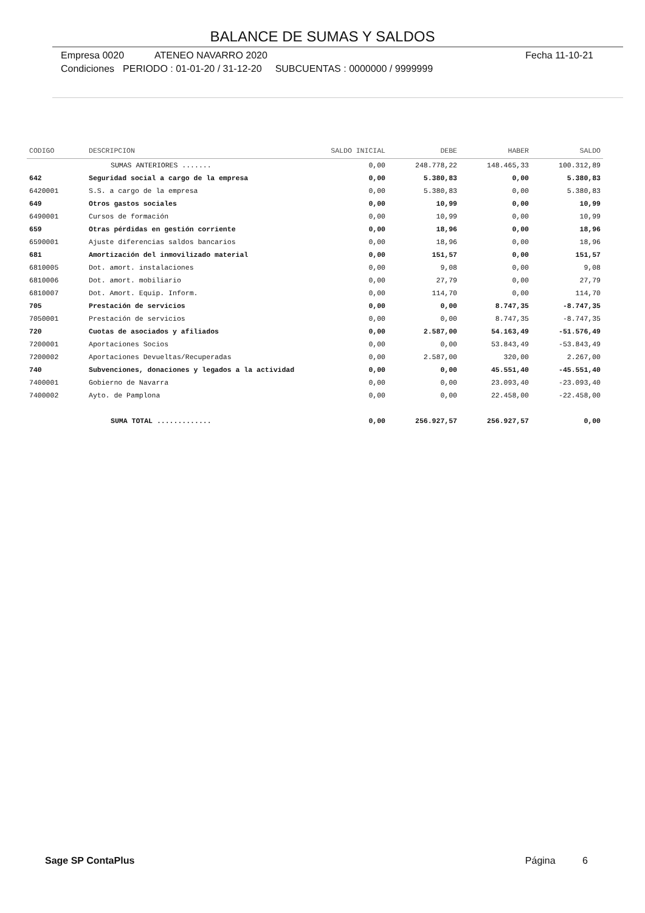BALANCE DE SUMAS Y SALDOS
Empresa 0020 ATENEO NAVARRO 2020 Fecha 11-10-21
Condiciones PERIODO : 01-01-20 / 31-12-20 SUBCUENTAS : 0000000 / 9999999
| CODIGO | DESCRIPCION | SALDO INICIAL | DEBE | HABER | SALDO |
| --- | --- | --- | --- | --- | --- |
| | SUMAS ANTERIORES ....... | 0,00 | 248.778,22 | 148.465,33 | 100.312,89 |
| 642 | Seguridad social a cargo de la empresa | 0,00 | 5.380,83 | 0,00 | 5.380,83 |
| 6420001 | S.S. a cargo de la empresa | 0,00 | 5.380,83 | 0,00 | 5.380,83 |
| 649 | Otros gastos sociales | 0,00 | 10,99 | 0,00 | 10,99 |
| 6490001 | Cursos de formación | 0,00 | 10,99 | 0,00 | 10,99 |
| 659 | Otras pérdidas en gestión corriente | 0,00 | 18,96 | 0,00 | 18,96 |
| 6590001 | Ajuste diferencias saldos bancarios | 0,00 | 18,96 | 0,00 | 18,96 |
| 681 | Amortización del inmovilizado material | 0,00 | 151,57 | 0,00 | 151,57 |
| 6810005 | Dot. amort. instalaciones | 0,00 | 9,08 | 0,00 | 9,08 |
| 6810006 | Dot. amort. mobiliario | 0,00 | 27,79 | 0,00 | 27,79 |
| 6810007 | Dot. Amort. Equip. Inform. | 0,00 | 114,70 | 0,00 | 114,70 |
| 705 | Prestación de servicios | 0,00 | 0,00 | 8.747,35 | -8.747,35 |
| 7050001 | Prestación de servicios | 0,00 | 0,00 | 8.747,35 | -8.747,35 |
| 720 | Cuotas de asociados y afiliados | 0,00 | 2.587,00 | 54.163,49 | -51.576,49 |
| 7200001 | Aportaciones Socios | 0,00 | 0,00 | 53.843,49 | -53.843,49 |
| 7200002 | Aportaciones Devueltas/Recuperadas | 0,00 | 2.587,00 | 320,00 | 2.267,00 |
| 740 | Subvenciones, donaciones y legados a la actividad | 0,00 | 0,00 | 45.551,40 | -45.551,40 |
| 7400001 | Gobierno de Navarra | 0,00 | 0,00 | 23.093,40 | -23.093,40 |
| 7400002 | Ayto. de Pamplona | 0,00 | 0,00 | 22.458,00 | -22.458,00 |
| | SUMA TOTAL ............. | 0,00 | 256.927,57 | 256.927,57 | 0,00 |
Sage SP ContaPlus Página 6